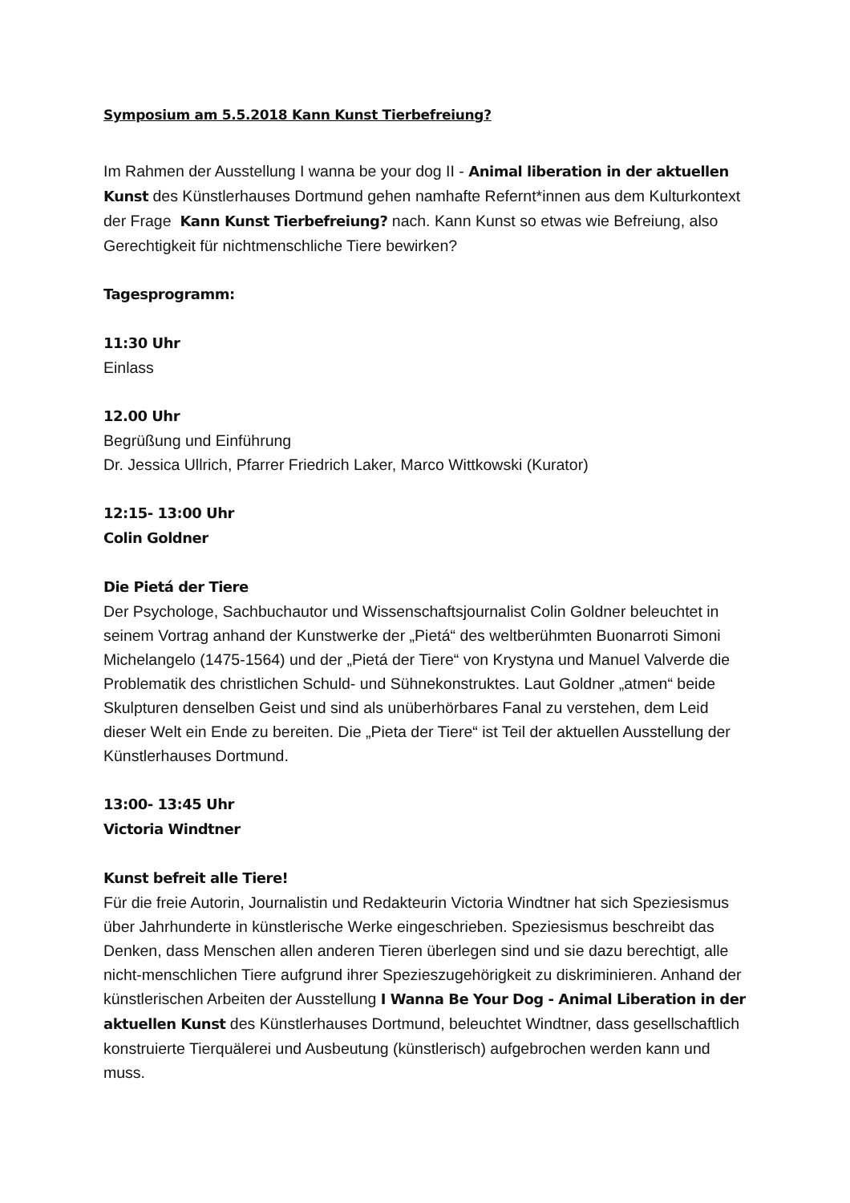Symposium am 5.5.2018 Kann Kunst Tierbefreiung?
Im Rahmen der Ausstellung I wanna be your dog II - Animal liberation in der aktuellen Kunst des Künstlerhauses Dortmund gehen namhafte Refernt*innen aus dem Kulturkontext der Frage Kann Kunst Tierbefreiung? nach. Kann Kunst so etwas wie Befreiung, also Gerechtigkeit für nichtmenschliche Tiere bewirken?
Tagesprogramm:
11:30 Uhr
Einlass
12.00 Uhr
Begrüßung und Einführung
Dr. Jessica Ullrich, Pfarrer Friedrich Laker, Marco Wittkowski (Kurator)
12:15- 13:00 Uhr
Colin Goldner
Die Pietá der Tiere
Der Psychologe, Sachbuchautor und Wissenschaftsjournalist Colin Goldner beleuchtet in seinem Vortrag anhand der Kunstwerke der „Pietá“ des weltberühmten Buonarroti Simoni Michelangelo (1475-1564) und der „Pietá der Tiere“ von Krystyna und Manuel Valverde die Problematik des christlichen Schuld- und Sühnekonstruktes. Laut Goldner „atmen“ beide Skulpturen denselben Geist und sind als unüberhörbares Fanal zu verstehen, dem Leid dieser Welt ein Ende zu bereiten. Die „Pieta der Tiere“ ist Teil der aktuellen Ausstellung der Künstlerhauses Dortmund.
13:00- 13:45 Uhr
Victoria Windtner
Kunst befreit alle Tiere!
Für die freie Autorin, Journalistin und Redakteurin Victoria Windtner hat sich Speziesismus über Jahrhunderte in künstlerische Werke eingeschrieben. Speziesismus beschreibt das Denken, dass Menschen allen anderen Tieren überlegen sind und sie dazu berechtigt, alle nicht-menschlichen Tiere aufgrund ihrer Spezieszugehörigkeit zu diskriminieren. Anhand der künstlerischen Arbeiten der Ausstellung I Wanna Be Your Dog - Animal Liberation in der aktuellen Kunst des Künstlerhauses Dortmund, beleuchtet Windtner, dass gesellschaftlich konstruierte Tierquälerei und Ausbeutung (künstlerisch) aufgebrochen werden kann und muss.